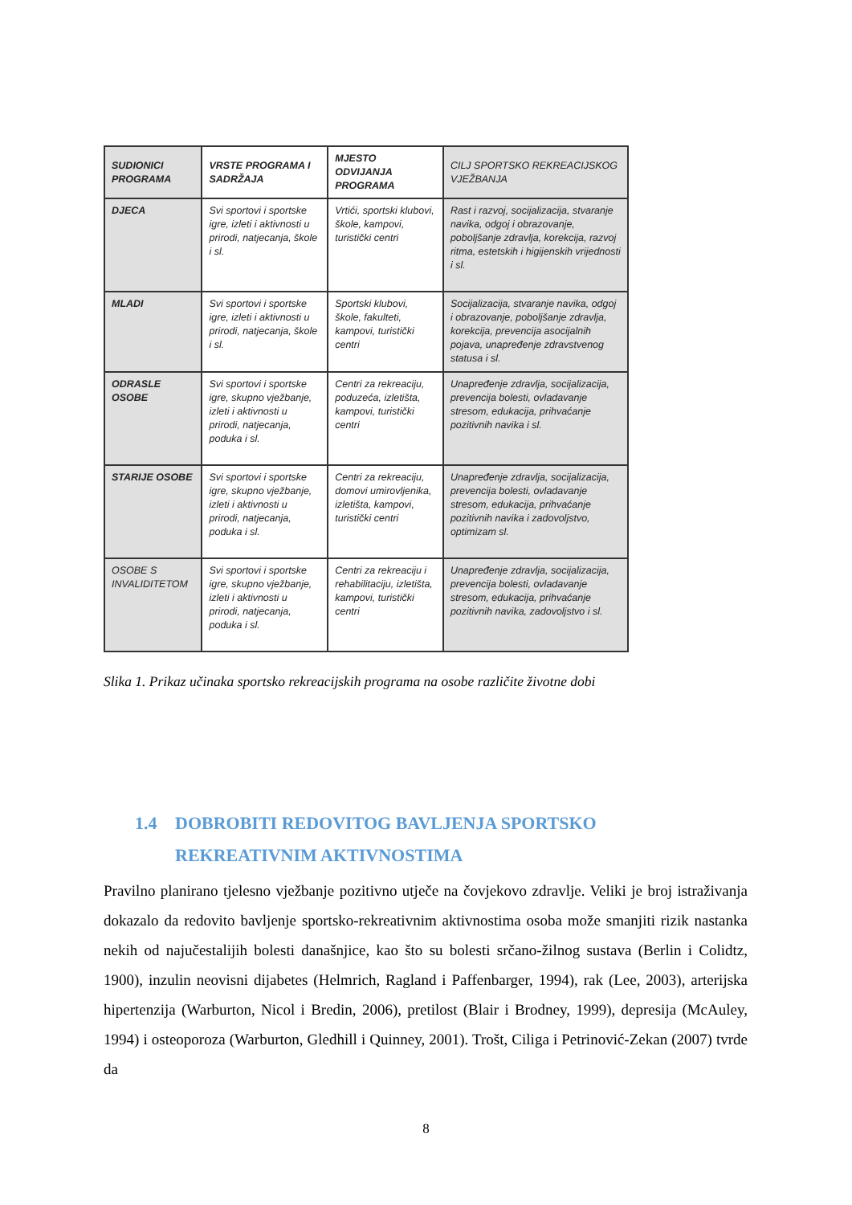| SUDIONICI PROGRAMA | VRSTE PROGRAMA I SADRŽAJA | MJESTO ODVIJANJA PROGRAMA | CILJ SPORTSKO REKREACIJSKOG VJEŽBANJA |
| --- | --- | --- | --- |
| DJECA | Svi sportovi i sportske igre, izleti i aktivnosti u prirodi, natjecanja, škole i sl. | Vrtići, sportski klubovi, škole, kampovi, turistički centri | Rast i razvoj, socijalizacija, stvaranje navika, odgoj i obrazovanje, poboljšanje zdravlja, korekcija, razvoj ritma, estetskih i higijenskih vrijednosti i sl. |
| MLADI | Svi sportovi i sportske igre, izleti i aktivnosti u prirodi, natjecanja, škole i sl. | Sportski klubovi, škole, fakulteti, kampovi, turistički centri | Socijalizacija, stvaranje navika, odgoj i obrazovanje, poboljšanje zdravlja, korekcija, prevencija asocijalnih pojava, unapređenje zdravstvenog statusa i sl. |
| ODRASLE OSOBE | Svi sportovi i sportske igre, skupno vježbanje, izleti i aktivnosti u prirodi, natjecanja, poduka i sl. | Centri za rekreaciju, poduzeća, izletišta, kampovi, turistički centri | Unapređenje zdravlja, socijalizacija, prevencija bolesti, ovladavanje stresom, edukacija, prihvaćanje pozitivnih navika i sl. |
| STARIJE OSOBE | Svi sportovi i sportske igre, skupno vježbanje, izleti i aktivnosti u prirodi, natjecanja, poduka i sl. | Centri za rekreaciju, domovi umirovljenika, izletišta, kampovi, turistički centri | Unapređenje zdravlja, socijalizacija, prevencija bolesti, ovladavanje stresom, edukacija, prihvaćanje pozitivnih navika i zadovoljstvo, optimizam sl. |
| OSOBE S INVALIDITETOM | Svi sportovi i sportske igre, skupno vježbanje, izleti i aktivnosti u prirodi, natjecanja, poduka i sl. | Centri za rekreaciju i rehabilitaciju, izletišta, kampovi, turistički centri | Unapređenje zdravlja, socijalizacija, prevencija bolesti, ovladavanje stresom, edukacija, prihvaćanje pozitivnih navika, zadovoljstvo i sl. |
Slika 1. Prikaz učinaka sportsko rekreacijskih programa na osobe različite životne dobi
1.4 DOBROBITI REDOVITOG BAVLJENJA SPORTSKO
REKREATIVNIM AKTIVNOSTIMA
Pravilno planirano tjelesno vježbanje pozitivno utječe na čovjekovo zdravlje. Veliki je broj istraživanja dokazalo da redovito bavljenje sportsko-rekreativnim aktivnostima osoba može smanjiti rizik nastanka nekih od najučestalijih bolesti današnjice, kao što su bolesti srčano-žilnog sustava (Berlin i Colidtz, 1900), inzulin neovisni dijabetes (Helmrich, Ragland i Paffenbarger, 1994), rak (Lee, 2003), arterijska hipertenzija (Warburton, Nicol i Bredin, 2006), pretilost (Blair i Brodney, 1999), depresija (McAuley, 1994) i osteoporoza (Warburton, Gledhill i Quinney, 2001). Trošt, Ciliga i Petrinović-Zekan (2007) tvrde da
8